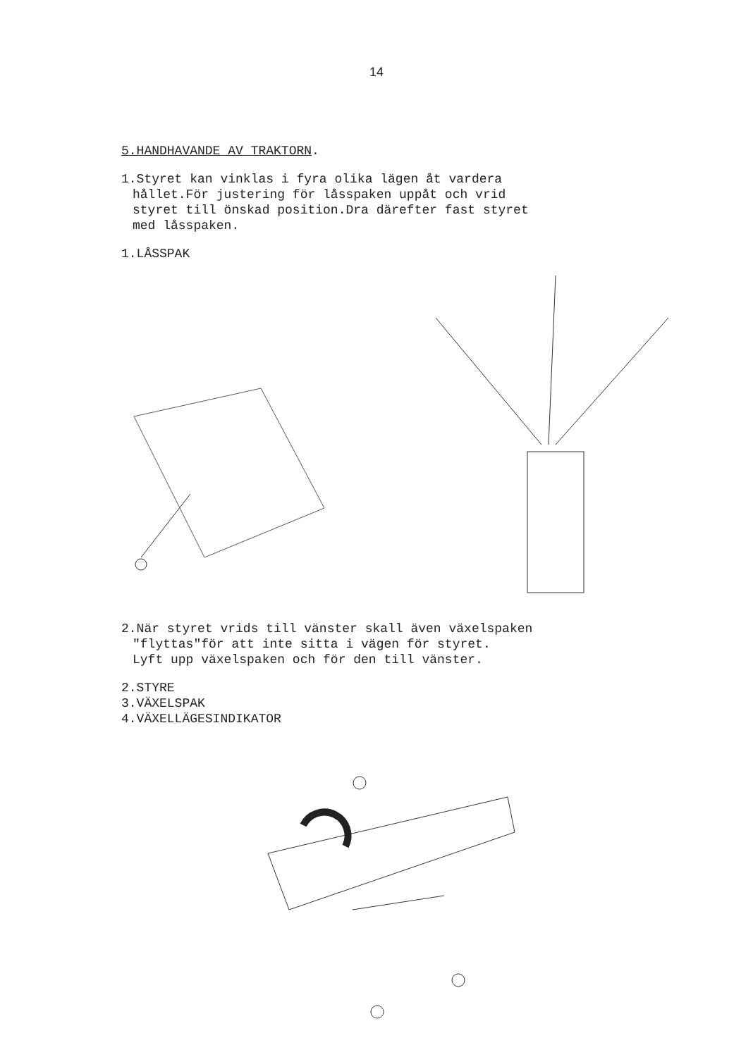14
5.HANDHAVANDE AV TRAKTORN.
1.Styret kan vinklas i fyra olika lägen åt vardera
hållet.För justering för låsspaken uppåt och vrid
styret till önskad position.Dra därefter fast styret
med låsspaken.
1.LÅSSPAK
2.När styret vrids till vänster skall även växelspaken
"flyttas"för att inte sitta i vägen för styret.
Lyft upp växelspaken och för den till vänster.
2.STYRE
3.VÄXELSPAK
4.VÄXELLÄGESINDIKATOR